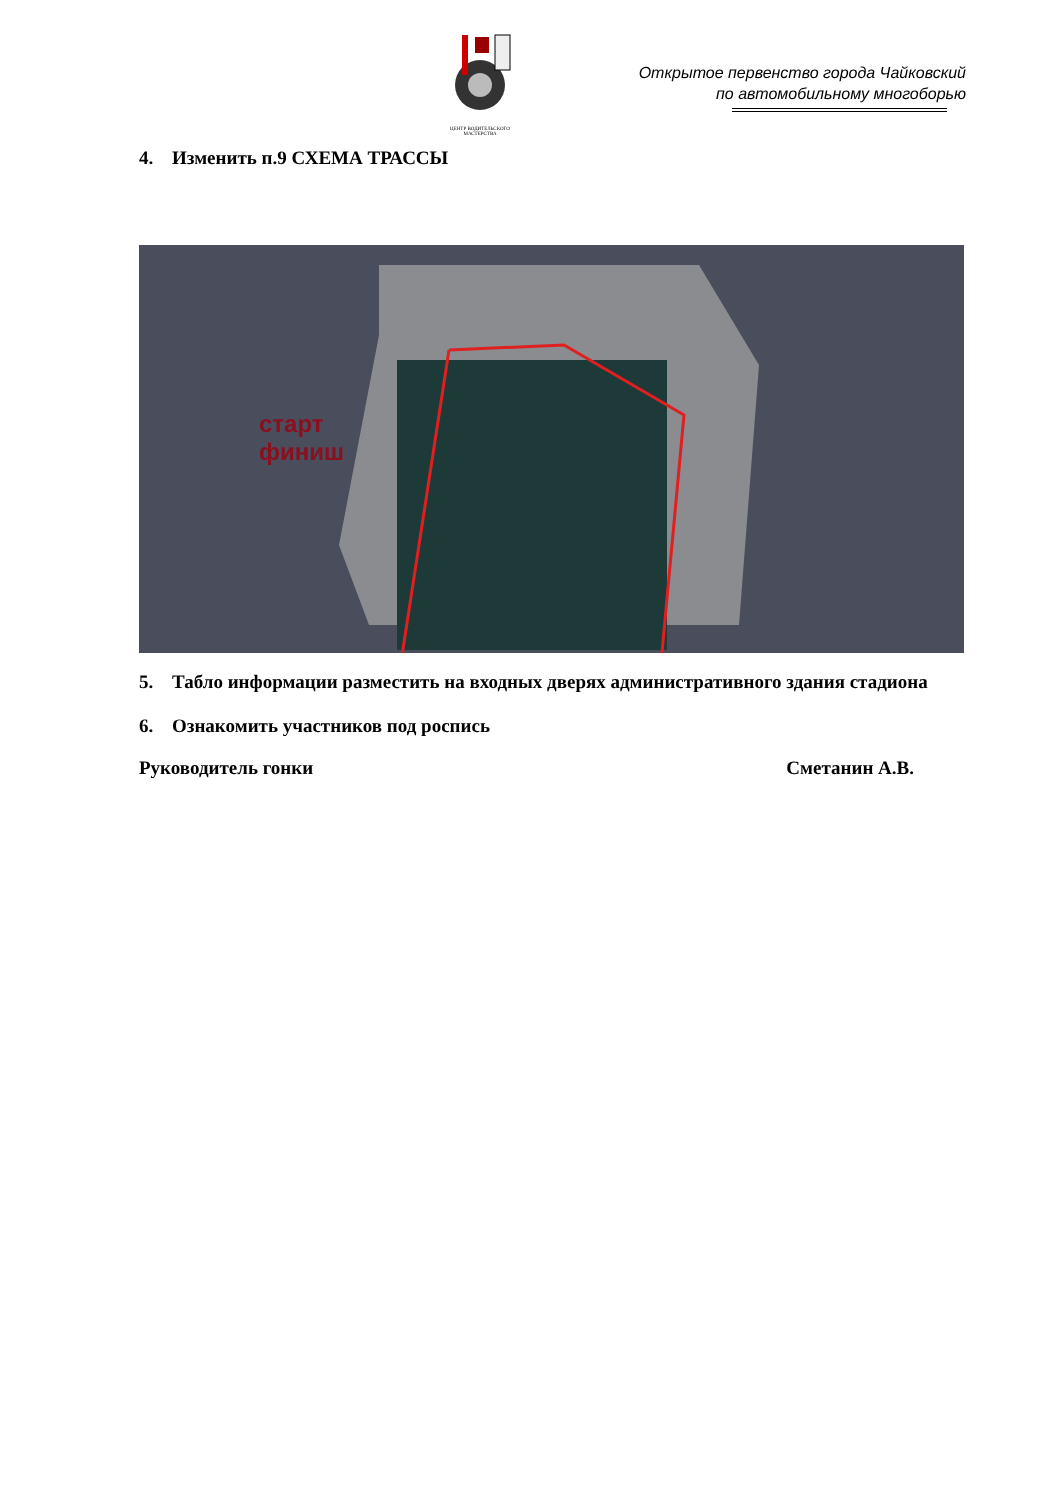ЦЕНТР ВОДИТЕЛЬСКОГО МАСТЕРСТВА
Открытое первенство города Чайковский
по автомобильному многоборью
4. Изменить п.9 СХЕМА ТРАССЫ
старт
финиш
5. Табло информации разместить на входных дверях административного здания стадиона
6. Ознакомить участников под роспись
Руководитель гонки Сметанин А.В.